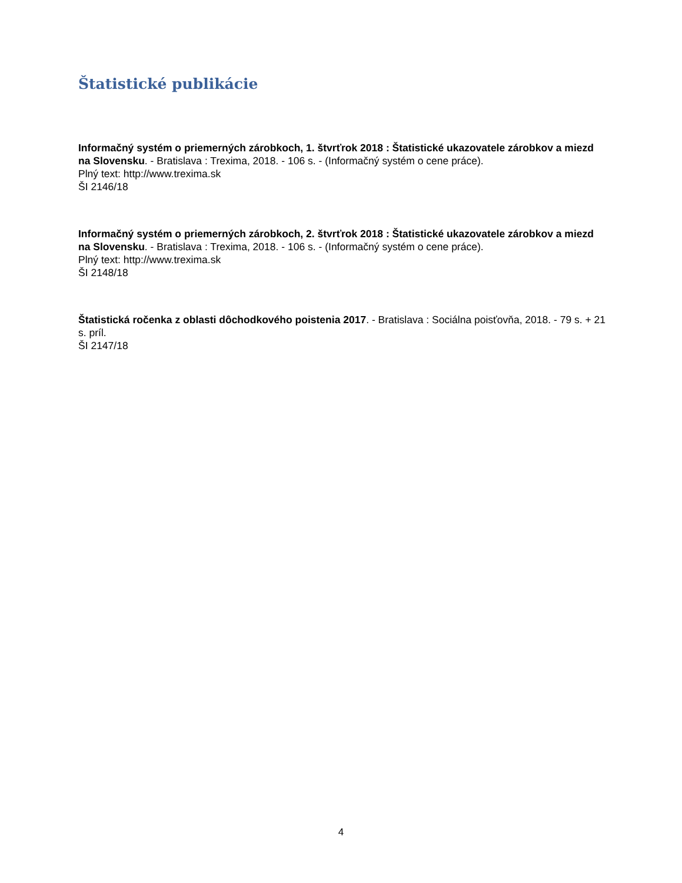Štatistické publikácie
Informačný systém o priemerných zárobkoch, 1. štvrťrok 2018 : Štatistické ukazovatele zárobkov a miezd na Slovensku. - Bratislava : Trexima, 2018. - 106 s. - (Informačný systém o cene práce).
Plný text: http://www.trexima.sk
ŠI 2146/18
Informačný systém o priemerných zárobkoch, 2. štvrťrok 2018 : Štatistické ukazovatele zárobkov a miezd na Slovensku. - Bratislava : Trexima, 2018. - 106 s. - (Informačný systém o cene práce).
Plný text: http://www.trexima.sk
ŠI 2148/18
Štatistická ročenka z oblasti dôchodkového poistenia 2017. - Bratislava : Sociálna poisťovňa, 2018. - 79 s. + 21 s. príl.
ŠI 2147/18
4